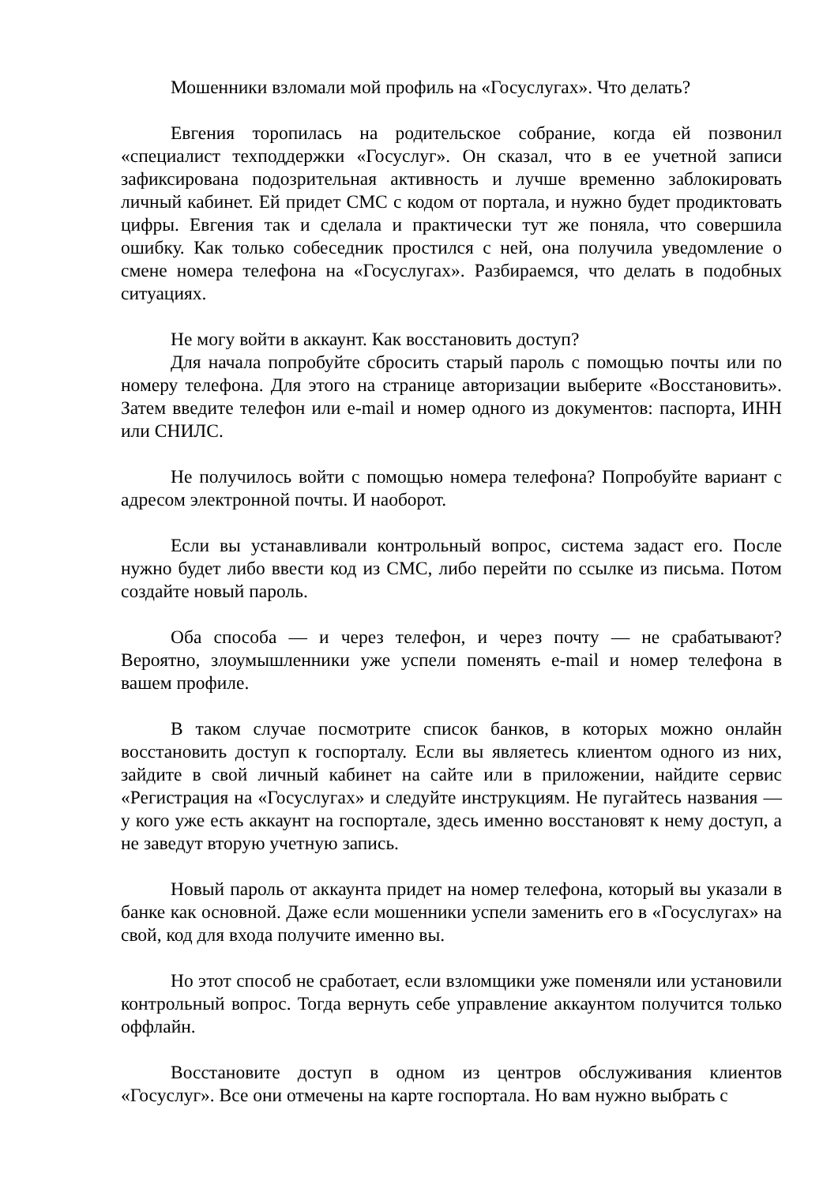Мошенники взломали мой профиль на «Госуслугах». Что делать?
Евгения торопилась на родительское собрание, когда ей позвонил «специалист техподдержки «Госуслуг». Он сказал, что в ее учетной записи зафиксирована подозрительная активность и лучше временно заблокировать личный кабинет. Ей придет СМС с кодом от портала, и нужно будет продиктовать цифры. Евгения так и сделала и практически тут же поняла, что совершила ошибку. Как только собеседник простился с ней, она получила уведомление о смене номера телефона на «Госуслугах». Разбираемся, что делать в подобных ситуациях.
Не могу войти в аккаунт. Как восстановить доступ?
Для начала попробуйте сбросить старый пароль с помощью почты или по номеру телефона. Для этого на странице авторизации выберите «Восстановить». Затем введите телефон или e-mail и номер одного из документов: паспорта, ИНН или СНИЛС.
Не получилось войти с помощью номера телефона? Попробуйте вариант с адресом электронной почты. И наоборот.
Если вы устанавливали контрольный вопрос, система задаст его. После нужно будет либо ввести код из СМС, либо перейти по ссылке из письма. Потом создайте новый пароль.
Оба способа — и через телефон, и через почту — не срабатывают? Вероятно, злоумышленники уже успели поменять e-mail и номер телефона в вашем профиле.
В таком случае посмотрите список банков, в которых можно онлайн восстановить доступ к госпорталу. Если вы являетесь клиентом одного из них, зайдите в свой личный кабинет на сайте или в приложении, найдите сервис «Регистрация на «Госуслугах» и следуйте инструкциям. Не пугайтесь названия — у кого уже есть аккаунт на госпортале, здесь именно восстановят к нему доступ, а не заведут вторую учетную запись.
Новый пароль от аккаунта придет на номер телефона, который вы указали в банке как основной. Даже если мошенники успели заменить его в «Госуслугах» на свой, код для входа получите именно вы.
Но этот способ не сработает, если взломщики уже поменяли или установили контрольный вопрос. Тогда вернуть себе управление аккаунтом получится только оффлайн.
Восстановите доступ в одном из центров обслуживания клиентов «Госуслуг». Все они отмечены на карте госпортала. Но вам нужно выбрать с